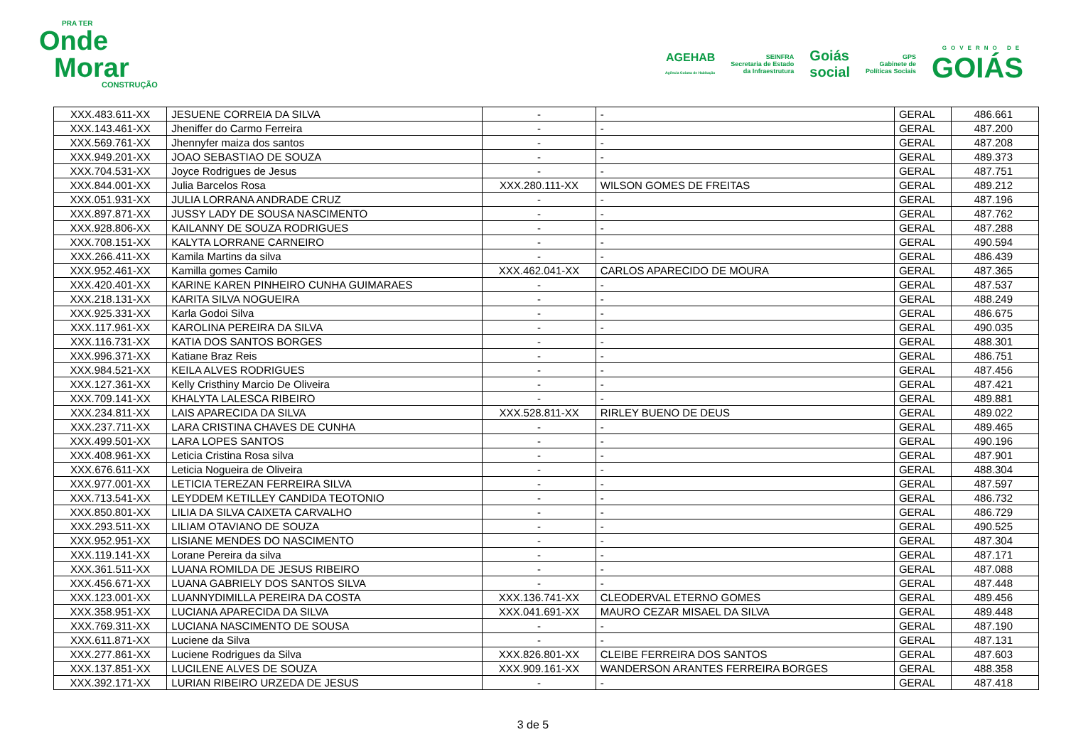PRA TER
Onde
Morar
CONSTRUÇÃO
AGEHAB
Agência Goiana de Habitação
SEINFRA
Secretaria de Estado
da Infraestrutura
Goiás
social
GPS
Gabinete de
Políticas Sociais
GOVERNO DE
GOIÁS
| XXX.483.611-XX | JESUENE CORREIA DA SILVA | - | - | GERAL | 486.661 |
| XXX.143.461-XX | Jheniffer do Carmo Ferreira | - | - | GERAL | 487.200 |
| XXX.569.761-XX | Jhennyfer maiza dos santos | - | - | GERAL | 487.208 |
| XXX.949.201-XX | JOAO SEBASTIAO DE SOUZA | - | - | GERAL | 489.373 |
| XXX.704.531-XX | Joyce Rodrigues de Jesus | - | - | GERAL | 487.751 |
| XXX.844.001-XX | Julia Barcelos Rosa | XXX.280.111-XX | WILSON GOMES DE FREITAS | GERAL | 489.212 |
| XXX.051.931-XX | JULIA LORRANA ANDRADE CRUZ | - | - | GERAL | 487.196 |
| XXX.897.871-XX | JUSSY LADY DE SOUSA NASCIMENTO | - | - | GERAL | 487.762 |
| XXX.928.806-XX | KAILANNY DE SOUZA RODRIGUES | - | - | GERAL | 487.288 |
| XXX.708.151-XX | KALYTA LORRANE CARNEIRO | - | - | GERAL | 490.594 |
| XXX.266.411-XX | Kamila Martins da silva | - | - | GERAL | 486.439 |
| XXX.952.461-XX | Kamilla gomes Camilo | XXX.462.041-XX | CARLOS APARECIDO DE MOURA | GERAL | 487.365 |
| XXX.420.401-XX | KARINE KAREN PINHEIRO CUNHA GUIMARAES | - | - | GERAL | 487.537 |
| XXX.218.131-XX | KARITA SILVA NOGUEIRA | - | - | GERAL | 488.249 |
| XXX.925.331-XX | Karla Godoi Silva | - | - | GERAL | 486.675 |
| XXX.117.961-XX | KAROLINA PEREIRA DA SILVA | - | - | GERAL | 490.035 |
| XXX.116.731-XX | KATIA DOS SANTOS BORGES | - | - | GERAL | 488.301 |
| XXX.996.371-XX | Katiane Braz Reis | - | - | GERAL | 486.751 |
| XXX.984.521-XX | KEILA ALVES RODRIGUES | - | - | GERAL | 487.456 |
| XXX.127.361-XX | Kelly Cristhiny Marcio De Oliveira | - | - | GERAL | 487.421 |
| XXX.709.141-XX | KHALYTA LALESCA RIBEIRO | - | - | GERAL | 489.881 |
| XXX.234.811-XX | LAIS APARECIDA DA SILVA | XXX.528.811-XX | RIRLEY BUENO DE DEUS | GERAL | 489.022 |
| XXX.237.711-XX | LARA CRISTINA CHAVES DE CUNHA | - | - | GERAL | 489.465 |
| XXX.499.501-XX | LARA LOPES SANTOS | - | - | GERAL | 490.196 |
| XXX.408.961-XX | Leticia Cristina Rosa silva | - | - | GERAL | 487.901 |
| XXX.676.611-XX | Leticia Nogueira de Oliveira | - | - | GERAL | 488.304 |
| XXX.977.001-XX | LETICIA TEREZAN FERREIRA SILVA | - | - | GERAL | 487.597 |
| XXX.713.541-XX | LEYDDEM KETILLEY CANDIDA TEOTONIO | - | - | GERAL | 486.732 |
| XXX.850.801-XX | LILIA DA SILVA CAIXETA CARVALHO | - | - | GERAL | 486.729 |
| XXX.293.511-XX | LILIAM OTAVIANO DE SOUZA | - | - | GERAL | 490.525 |
| XXX.952.951-XX | LISIANE MENDES DO NASCIMENTO | - | - | GERAL | 487.304 |
| XXX.119.141-XX | Lorane Pereira da silva | - | - | GERAL | 487.171 |
| XXX.361.511-XX | LUANA ROMILDA DE JESUS RIBEIRO | - | - | GERAL | 487.088 |
| XXX.456.671-XX | LUANA GABRIELY DOS SANTOS SILVA | - | - | GERAL | 487.448 |
| XXX.123.001-XX | LUANNYDIMILLA PEREIRA DA COSTA | XXX.136.741-XX | CLEODERVAL ETERNO GOMES | GERAL | 489.456 |
| XXX.358.951-XX | LUCIANA APARECIDA DA SILVA | XXX.041.691-XX | MAURO CEZAR MISAEL DA SILVA | GERAL | 489.448 |
| XXX.769.311-XX | LUCIANA NASCIMENTO DE SOUSA | - | - | GERAL | 487.190 |
| XXX.611.871-XX | Luciene da Silva | - | - | GERAL | 487.131 |
| XXX.277.861-XX | Luciene Rodrigues da Silva | XXX.826.801-XX | CLEIBE FERREIRA DOS SANTOS | GERAL | 487.603 |
| XXX.137.851-XX | LUCILENE ALVES DE SOUZA | XXX.909.161-XX | WANDERSON ARANTES FERREIRA BORGES | GERAL | 488.358 |
| XXX.392.171-XX | LURIAN RIBEIRO URZEDA DE JESUS | - | - | GERAL | 487.418 |
3 de 5